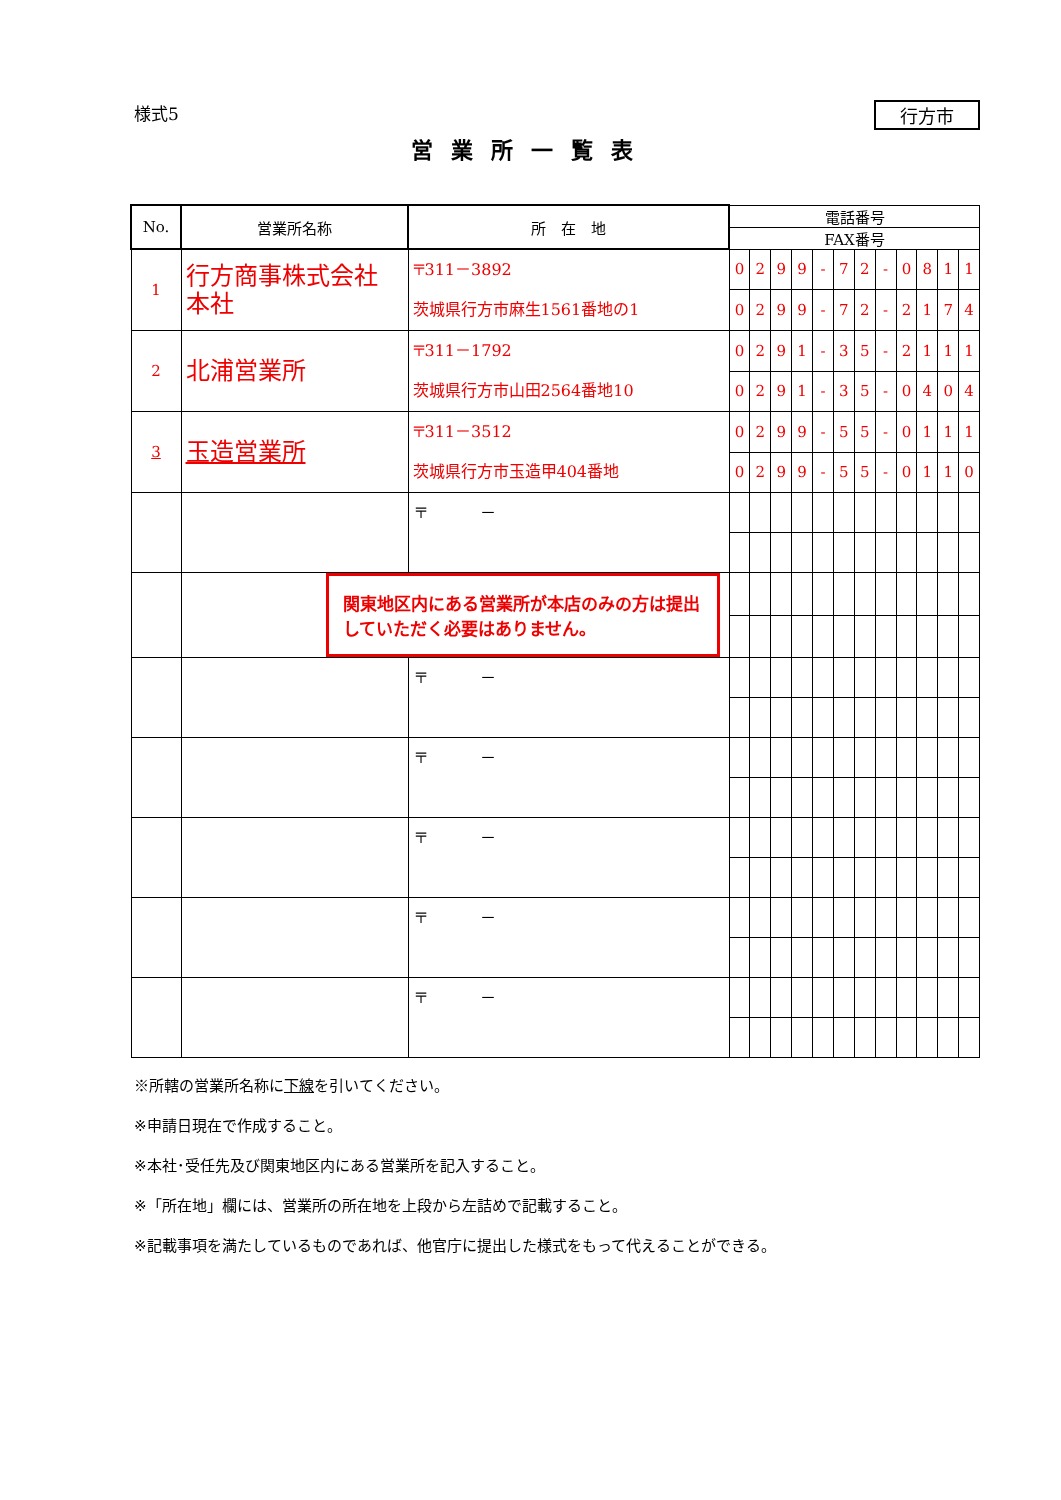様式5 行方市
営業所一覧表
| No. | 営業所名称 | 所 在 地 | 電話番号 | | | | | | | | | | | |
| --- | --- | --- | --- | --- | --- | --- | --- | --- | --- | --- | --- | --- | --- | --- |
| | | | FAX番号 | | | | | | | | | | | |
| 1 | 行方商事株式会社 本社 | 〒311－3892 茨城県行方市麻生1561番地の1 | 0 | 2 | 9 | 9 | - | 7 | 2 | - | 0 | 8 | 1 | 1 |
| | | | 0 | 2 | 9 | 9 | - | 7 | 2 | - | 2 | 1 | 7 | 4 |
| 2 | 北浦営業所 | 〒311－1792 茨城県行方市山田2564番地10 | 0 | 2 | 9 | 1 | - | 3 | 5 | - | 2 | 1 | 1 | 1 |
| | | | 0 | 2 | 9 | 1 | - | 3 | 5 | - | 0 | 4 | 0 | 4 |
| 3 | 玉造営業所 | 〒311－3512 茨城県行方市玉造甲404番地 | 0 | 2 | 9 | 9 | - | 5 | 5 | - | 0 | 1 | 1 | 1 |
| | | | 0 | 2 | 9 | 9 | - | 5 | 5 | - | 0 | 1 | 1 | 0 |
| | | 〒 － | | | | | | | | | | | | |
| | 関東地区内にある営業所が本店のみの方は提出していただく必要はありません。 | | | | | | | | | | | | | |
| | | 〒 － | | | | | | | | | | | | |
| | | 〒 － | | | | | | | | | | | | |
| | | 〒 － | | | | | | | | | | | | |
| | | 〒 － | | | | | | | | | | | | |
| | | 〒 － | | | | | | | | | | | | |
※所轄の営業所名称に下線を引いてください。
※申請日現在で作成すること。
※本社･受任先及び関東地区内にある営業所を記入すること。
※「所在地」欄には、営業所の所在地を上段から左詰めで記載すること。
※記載事項を満たしているものであれば、他官庁に提出した様式をもって代えることができる。